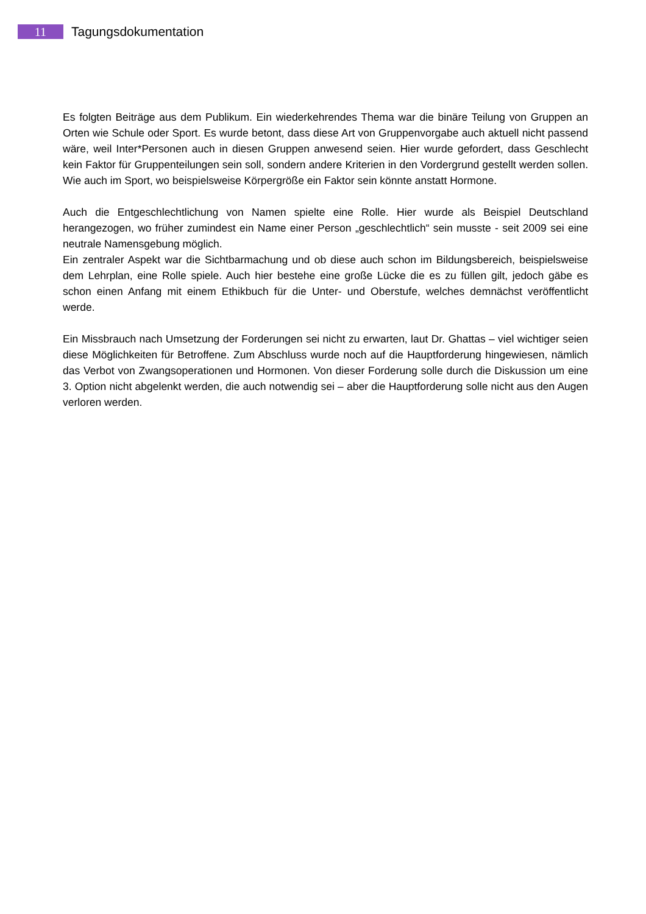11
Tagungsdokumentation
Es folgten Beiträge aus dem Publikum. Ein wiederkehrendes Thema war die binäre Teilung von Gruppen an Orten wie Schule oder Sport. Es wurde betont, dass diese Art von Gruppenvorgabe auch aktuell nicht passend wäre, weil Inter*Personen auch in diesen Gruppen anwesend seien. Hier wurde gefordert, dass Geschlecht kein Faktor für Gruppenteilungen sein soll, sondern andere Kriterien in den Vordergrund gestellt werden sollen. Wie auch im Sport, wo beispielsweise Körpergröße ein Faktor sein könnte anstatt Hormone.
Auch die Entgeschlechtlichung von Namen spielte eine Rolle. Hier wurde als Beispiel Deutschland herangezogen, wo früher zumindest ein Name einer Person „geschlechtlich“ sein musste - seit 2009 sei eine neutrale Namensgebung möglich.
Ein zentraler Aspekt war die Sichtbarmachung und ob diese auch schon im Bildungsbereich, beispielsweise dem Lehrplan, eine Rolle spiele. Auch hier bestehe eine große Lücke die es zu füllen gilt, jedoch gäbe es schon einen Anfang mit einem Ethikbuch für die Unter- und Oberstufe, welches demnächst veröffentlicht werde.
Ein Missbrauch nach Umsetzung der Forderungen sei nicht zu erwarten, laut Dr. Ghattas – viel wichtiger seien diese Möglichkeiten für Betroffene. Zum Abschluss wurde noch auf die Hauptforderung hingewiesen, nämlich das Verbot von Zwangsoperationen und Hormonen. Von dieser Forderung solle durch die Diskussion um eine 3. Option nicht abgelenkt werden, die auch notwendig sei – aber die Hauptforderung solle nicht aus den Augen verloren werden.